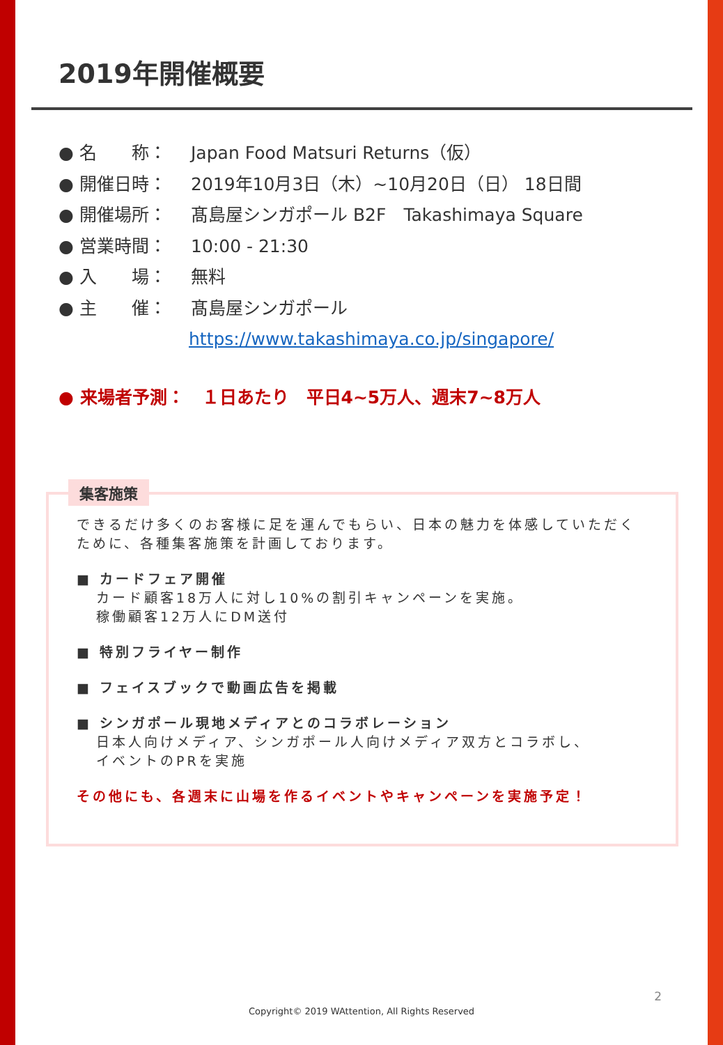2019年開催概要
● 名　　称： Japan Food Matsuri Returns（仮）
● 開催日時： 2019年10月3日（木）~10月20日（日） 18日間
● 開催場所： 髙島屋シンガポール B2F　Takashimaya Square
● 営業時間： 10:00 - 21:30
● 入　　場： 無料
● 主　　催： 髙島屋シンガポール
https://www.takashimaya.co.jp/singapore/
● 来場者予測：　１日あたり　平日4~5万人、週末7~8万人
集客施策
できるだけ多くのお客様に足を運んでもらい、日本の魅力を体感していただくために、各種集客施策を計画しております。
■ カードフェア開催
カード顧客18万人に対し10%の割引キャンペーンを実施。
稼働顧客12万人にDM送付
■ 特別フライヤー制作
■ フェイスブックで動画広告を掲載
■ シンガポール現地メディアとのコラボレーション
日本人向けメディア、シンガポール人向けメディア双方とコラボし、
イベントのPRを実施
その他にも、各週末に山場を作るイベントやキャンペーンを実施予定！
2
Copyright© 2019 WAttention, All Rights Reserved